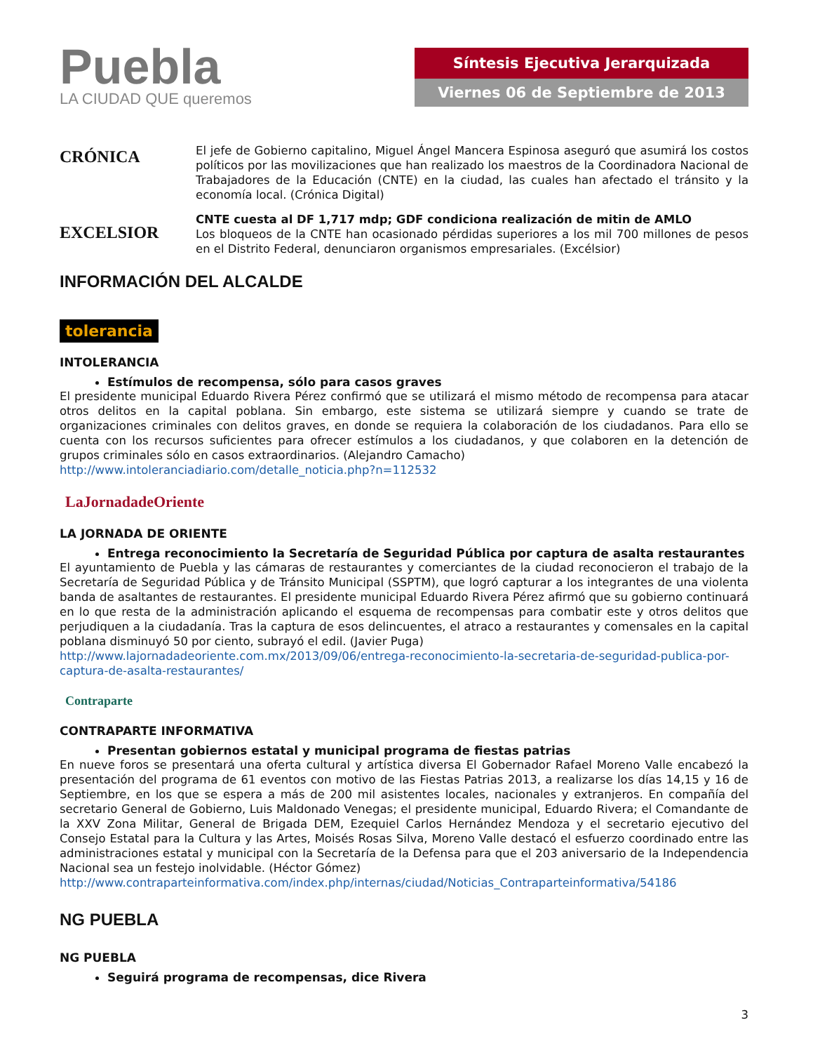Puebla
LA CIUDAD QUE queremos
Síntesis Ejecutiva Jerarquizada
Viernes 06 de Septiembre de 2013
CRÓNICA
El jefe de Gobierno capitalino, Miguel Ángel Mancera Espinosa aseguró que asumirá los costos políticos por las movilizaciones que han realizado los maestros de la Coordinadora Nacional de Trabajadores de la Educación (CNTE) en la ciudad, las cuales han afectado el tránsito y la economía local. (Crónica Digital)
EXCELSIOR
CNTE cuesta al DF 1,717 mdp; GDF condiciona realización de mitin de AMLO
Los bloqueos de la CNTE han ocasionado pérdidas superiores a los mil 700 millones de pesos en el Distrito Federal, denunciaron organismos empresariales. (Excélsior)
INFORMACIÓN DEL ALCALDE
tolerancia
INTOLERANCIA
Estímulos de recompensa, sólo para casos graves
El presidente municipal Eduardo Rivera Pérez confirmó que se utilizará el mismo método de recompensa para atacar otros delitos en la capital poblana. Sin embargo, este sistema se utilizará siempre y cuando se trate de organizaciones criminales con delitos graves, en donde se requiera la colaboración de los ciudadanos. Para ello se cuenta con los recursos suficientes para ofrecer estímulos a los ciudadanos, y que colaboren en la detención de grupos criminales sólo en casos extraordinarios. (Alejandro Camacho)
http://www.intoleranciadiario.com/detalle_noticia.php?n=112532
LaJornadadeOriente
LA JORNADA DE ORIENTE
Entrega reconocimiento la Secretaría de Seguridad Pública por captura de asalta restaurantes
El ayuntamiento de Puebla y las cámaras de restaurantes y comerciantes de la ciudad reconocieron el trabajo de la Secretaría de Seguridad Pública y de Tránsito Municipal (SSPTM), que logró capturar a los integrantes de una violenta banda de asaltantes de restaurantes. El presidente municipal Eduardo Rivera Pérez afirmó que su gobierno continuará en lo que resta de la administración aplicando el esquema de recompensas para combatir este y otros delitos que perjudiquen a la ciudadanía. Tras la captura de esos delincuentes, el atraco a restaurantes y comensales en la capital poblana disminuyó 50 por ciento, subrayó el edil. (Javier Puga)
http://www.lajornadadeoriente.com.mx/2013/09/06/entrega-reconocimiento-la-secretaria-de-seguridad-publica-por-captura-de-asalta-restaurantes/
Contraparte
CONTRAPARTE INFORMATIVA
Presentan gobiernos estatal y municipal programa de fiestas patrias
En nueve foros se presentará una oferta cultural y artística diversa El Gobernador Rafael Moreno Valle encabezó la presentación del programa de 61 eventos con motivo de las Fiestas Patrias 2013, a realizarse los días 14,15 y 16 de Septiembre, en los que se espera a más de 200 mil asistentes locales, nacionales y extranjeros. En compañía del secretario General de Gobierno, Luis Maldonado Venegas; el presidente municipal, Eduardo Rivera; el Comandante de la XXV Zona Militar, General de Brigada DEM, Ezequiel Carlos Hernández Mendoza y el secretario ejecutivo del Consejo Estatal para la Cultura y las Artes, Moisés Rosas Silva, Moreno Valle destacó el esfuerzo coordinado entre las administraciones estatal y municipal con la Secretaría de la Defensa para que el 203 aniversario de la Independencia Nacional sea un festejo inolvidable. (Héctor Gómez)
http://www.contraparteinformativa.com/index.php/internas/ciudad/Noticias_Contraparteinformativa/54186
NG PUEBLA
NG PUEBLA
Seguirá programa de recompensas, dice Rivera
3